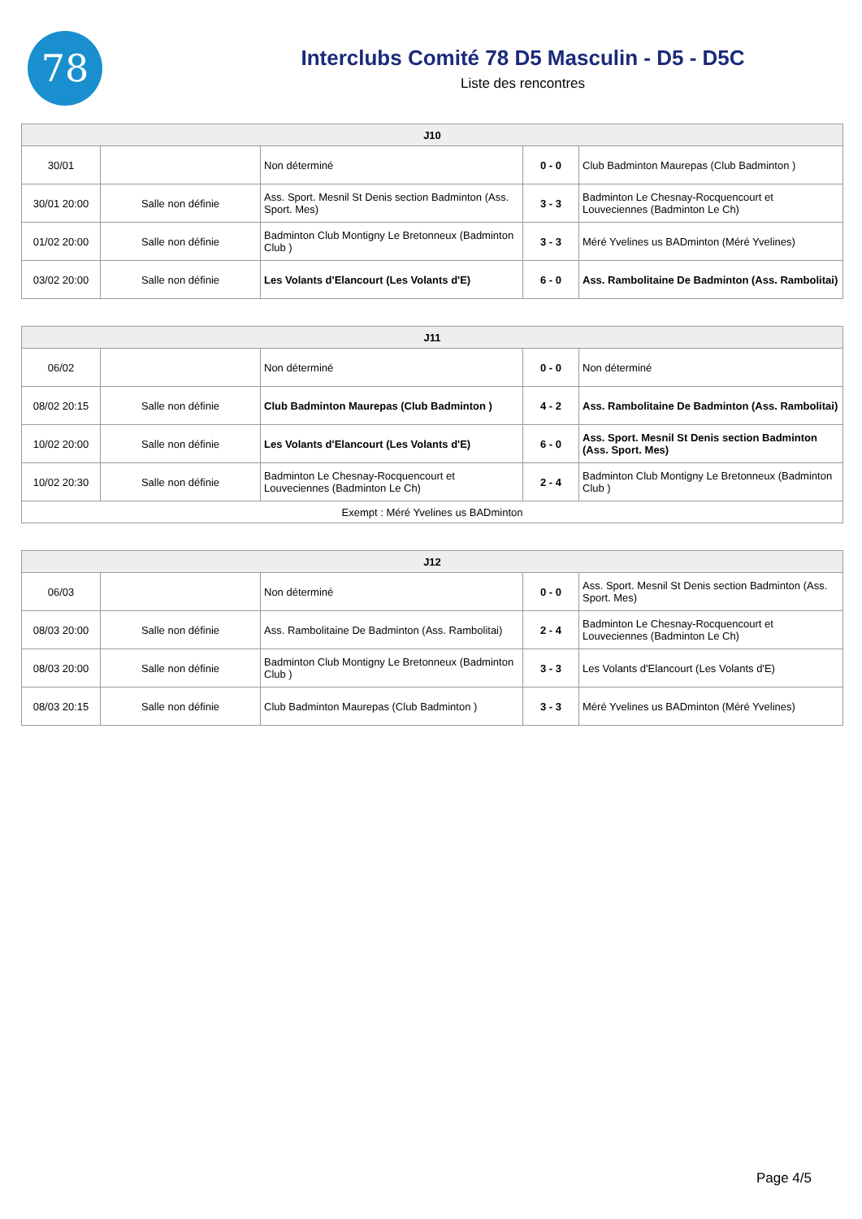78
Interclubs Comité 78 D5 Masculin - D5 - D5C
Liste des rencontres
| J10 | | | | |
| --- | --- | --- | --- | --- |
| 30/01 | | Non déterminé | 0 - 0 | Club Badminton Maurepas (Club Badminton ) |
| 30/01 20:00 | Salle non définie | Ass. Sport. Mesnil St Denis section Badminton (Ass. Sport. Mes) | 3 - 3 | Badminton Le Chesnay-Rocquencourt et Louveciennes (Badminton Le Ch) |
| 01/02 20:00 | Salle non définie | Badminton Club Montigny Le Bretonneux (Badminton Club ) | 3 - 3 | Méré Yvelines us BADminton (Méré Yvelines) |
| 03/02 20:00 | Salle non définie | Les Volants d'Elancourt (Les Volants d'E) | 6 - 0 | Ass. Rambolitaine De Badminton (Ass. Rambolitai) |
| J11 | | | | |
| --- | --- | --- | --- | --- |
| 06/02 | | Non déterminé | 0 - 0 | Non déterminé |
| 08/02 20:15 | Salle non définie | Club Badminton Maurepas (Club Badminton ) | 4 - 2 | Ass. Rambolitaine De Badminton (Ass. Rambolitai) |
| 10/02 20:00 | Salle non définie | Les Volants d'Elancourt (Les Volants d'E) | 6 - 0 | Ass. Sport. Mesnil St Denis section Badminton (Ass. Sport. Mes) |
| 10/02 20:30 | Salle non définie | Badminton Le Chesnay-Rocquencourt et Louveciennes (Badminton Le Ch) | 2 - 4 | Badminton Club Montigny Le Bretonneux (Badminton Club ) |
| Exempt : Méré Yvelines us BADminton | | | | |
| J12 | | | | |
| --- | --- | --- | --- | --- |
| 06/03 | | Non déterminé | 0 - 0 | Ass. Sport. Mesnil St Denis section Badminton (Ass. Sport. Mes) |
| 08/03 20:00 | Salle non définie | Ass. Rambolitaine De Badminton (Ass. Rambolitai) | 2 - 4 | Badminton Le Chesnay-Rocquencourt et Louveciennes (Badminton Le Ch) |
| 08/03 20:00 | Salle non définie | Badminton Club Montigny Le Bretonneux (Badminton Club ) | 3 - 3 | Les Volants d'Elancourt (Les Volants d'E) |
| 08/03 20:15 | Salle non définie | Club Badminton Maurepas (Club Badminton ) | 3 - 3 | Méré Yvelines us BADminton (Méré Yvelines) |
Page 4/5